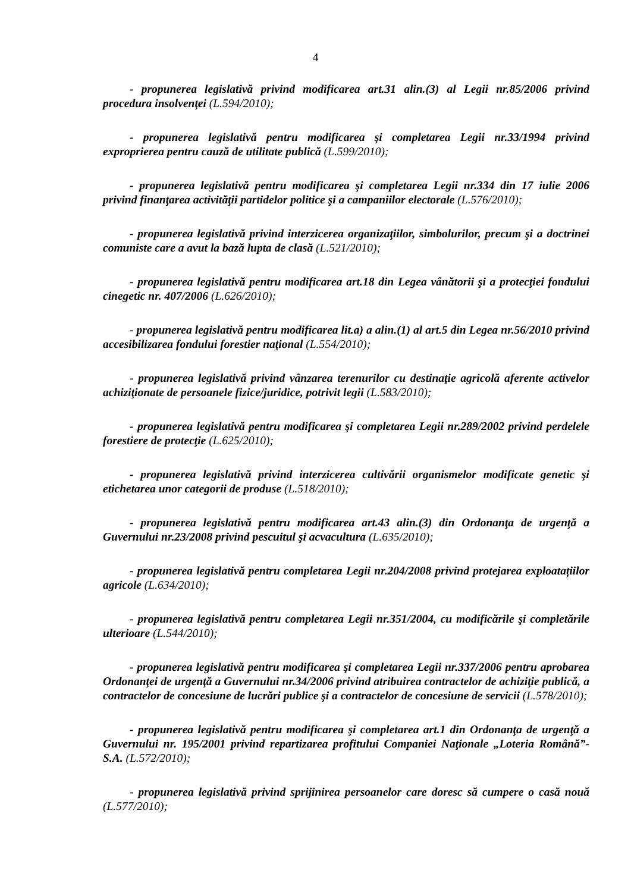4
- propunerea legislativă privind modificarea art.31 alin.(3) al Legii nr.85/2006 privind procedura insolvenţei (L.594/2010);
- propunerea legislativă pentru modificarea şi completarea Legii nr.33/1994 privind exproprierea pentru cauză de utilitate publică (L.599/2010);
- propunerea legislativă pentru modificarea şi completarea Legii nr.334 din 17 iulie 2006 privind finanţarea activităţii partidelor politice şi a campaniilor electorale (L.576/2010);
- propunerea legislativă privind interzicerea organizaţiilor, simbolurilor, precum şi a doctrinei comuniste care a avut la bază lupta de clasă (L.521/2010);
- propunerea legislativă pentru modificarea art.18 din Legea vânătorii şi a protecţiei fondului cinegetic nr. 407/2006 (L.626/2010);
- propunerea legislativă pentru modificarea lit.a) a alin.(1) al art.5 din Legea nr.56/2010 privind accesibilizarea fondului forestier naţional (L.554/2010);
- propunerea legislativă privind vânzarea terenurilor cu destinaţie agricolă aferente activelor achiziţionate de persoanele fizice/juridice, potrivit legii (L.583/2010);
- propunerea legislativă pentru modificarea şi completarea Legii nr.289/2002 privind perdelele forestiere de protecţie (L.625/2010);
- propunerea legislativă privind interzicerea cultivării organismelor modificate genetic şi etichetarea unor categorii de produse (L.518/2010);
- propunerea legislativă pentru modificarea art.43 alin.(3) din Ordonanţa de urgenţă a Guvernului nr.23/2008 privind pescuitul şi acvacultura (L.635/2010);
- propunerea legislativă pentru completarea Legii nr.204/2008 privind protejarea exploatațiilor agricole (L.634/2010);
- propunerea legislativă pentru completarea Legii nr.351/2004, cu modificările şi completările ulterioare (L.544/2010);
- propunerea legislativă pentru modificarea şi completarea Legii nr.337/2006 pentru aprobarea Ordonanţei de urgenţă a Guvernului nr.34/2006 privind atribuirea contractelor de achiziţie publică, a contractelor de concesiune de lucrări publice şi a contractelor de concesiune de servicii (L.578/2010);
- propunerea legislativă pentru modificarea şi completarea art.1 din Ordonanţa de urgenţă a Guvernului nr. 195/2001 privind repartizarea profitului Companiei Naţionale „Loteria Română”-S.A. (L.572/2010);
- propunerea legislativă privind sprijinirea persoanelor care doresc să cumpere o casă nouă (L.577/2010);